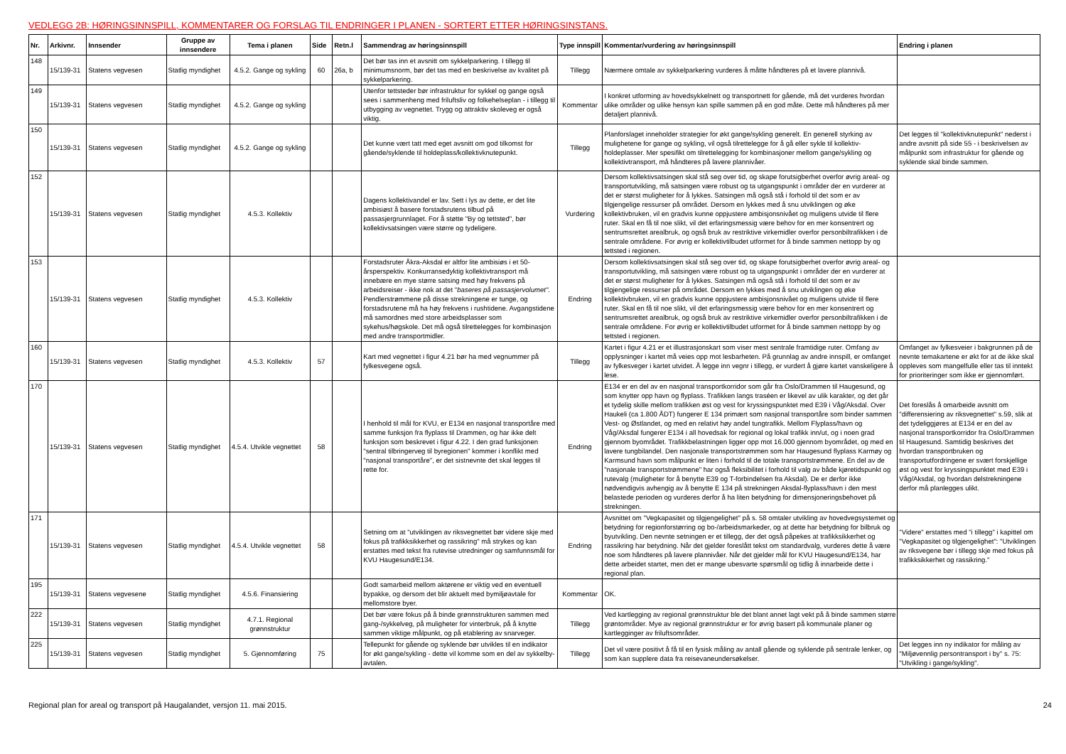VEDLEGG 2B: HØRINGSINNSPILL, KOMMENTARER OG FORSLAG TIL ENDRINGER I PLANEN - SORTERT ETTER HØRINGSINSTANS.
| Nr. | Arkivnr. | Innsender | Gruppe av innsendere | Tema i planen | Side | Retn.l | Sammendrag av høringsinnspill | Type innspill | Kommentar/vurdering av høringsinnspill | Endring i planen |
| --- | --- | --- | --- | --- | --- | --- | --- | --- | --- | --- |
| 148 | 15/139-31 | Statens vegvesen | Statlig myndighet | 4.5.2. Gange og sykling | 60 | 26a, b | Det bør tas inn et avsnitt om sykkelparkering. I tillegg til minimumsnorm, bør det tas med en beskrivelse av kvalitet på sykkelparkering. | Tillegg | Nærmere omtale av sykkelparkering vurderes å måtte håndteres på et lavere plannivå. | |
| 149 | 15/139-31 | Statens vegvesen | Statlig myndighet | 4.5.2. Gange og sykling | | | Utenfor tettsteder bør infrastruktur for sykkel og gange også sees i sammenheng med friluftsliv og folkehelseplan - i tillegg til utbygging av vegnettet. Trygg og attraktiv skoleveg er også viktig. | Kommentar | I konkret utforming av hovedsykkelnett og transportnett for gående, må det vurderes hvordan ulike områder og ulike hensyn kan spille sammen på en god måte. Dette må håndteres på mer detaljert plannivå. | |
| 150 | 15/139-31 | Statens vegvesen | Statlig myndighet | 4.5.2. Gange og sykling | | | Det kunne vært tatt med eget avsnitt om god tilkomst for gående/syklende til holdeplass/kollektivknutepunkt. | Tillegg | Planforslaget inneholder strategier for økt gange/sykling generelt. En generell styrking av mulighetene for gange og sykling, vil også tilrettelegge for å gå eller sykle til kollektiv-holdeplasser. Mer spesifikt om tilrettelegging for kombinasjoner mellom gange/sykling og kollektivtransport, må håndteres på lavere plannivåer. | Det legges til "kollektivknutepunkt" nederst i andre avsnitt på side 55 - i beskrivelsen av målpunkt som infrastruktur for gående og syklende skal binde sammen. |
| 152 | 15/139-31 | Statens vegvesen | Statlig myndighet | 4.5.3. Kollektiv | | | Dagens kollektivandel er lav. Sett i lys av dette, er det lite ambisiøst å basere forstadsrutens tilbud på passasjergrunnlaget. For å støtte "By og tettsted", bør kollektivsatsingen være større og tydeligere. | Vurdering | Dersom kollektivsatsingen skal stå seg over tid, og skape forutsigberhet overfor øvrig areal- og transportutvikling, må satsingen være robust og ta utgangspunkt i områder der en vurderer at det er størst muligheter for å lykkes. Satsingen må også stå i forhold til det som er av tilgjengelige ressurser på området. Dersom en lykkes med å snu utviklingen og øke kollektivbruken, vil en gradvis kunne oppjustere ambisjonsnivået og muligens utvide til flere ruter. Skal en få til noe slikt, vil det erfaringsmessig være behov for en mer konsentrert og sentrumsrettet arealbruk, og også bruk av restriktive virkemidler overfor personbiltrafikken i de sentrale områdene. For øvrig er kollektivtilbudet utformet for å binde sammen nettopp by og tettsted i regionen. | |
| 153 | 15/139-31 | Statens vegvesen | Statlig myndighet | 4.5.3. Kollektiv | | | Forstadsruter Åkra-Aksdal er altfor lite ambisiøs i et 50-årsperspektiv. Konkurransedyktig kollektivtransport må innebære en mye større satsing med høy frekvens på arbeidsreiser - ikke nok at det " baseres på passasjervolumet". Pendlerstrømmene på disse strekningene er tunge, og forstadsrutene må ha høy frekvens i rushtidene. Avgangstidene må samordnes med store arbeidsplasser som sykehus/høgskole. Det må også tilrettelegges for kombinasjon med andre transportmidler. | Endring | Dersom kollektivsatsingen skal stå seg over tid, og skape forutsigberhet overfor øvrig areal- og transportutvikling, må satsingen være robust og ta utgangspunkt i områder der en vurderer at det er størst muligheter for å lykkes. Satsingen må også stå i forhold til det som er av tilgjengelige ressurser på området. Dersom en lykkes med å snu utviklingen og øke kollektivbruken, vil en gradvis kunne oppjustere ambisjonsnivået og muligens utvide til flere ruter. Skal en få til noe slikt, vil det erfaringsmessig være behov for en mer konsentrert og sentrumsrettet arealbruk, og også bruk av restriktive virkemidler overfor personbiltrafikken i de sentrale områdene. For øvrig er kollektivtilbudet utformet for å binde sammen nettopp by og tettsted i regionen. | |
| 160 | 15/139-31 | Statens vegvesen | Statlig myndighet | 4.5.3. Kollektiv | 57 | | Kart med vegnettet i figur 4.21 bør ha med vegnummer på fylkesvegene også. | Tillegg | Kartet i figur 4.21 er et illustrasjonskart som viser mest sentrale framtidige ruter. Omfang av opplysninger i kartet må veies opp mot lesbarheten. På grunnlag av andre innspill, er omfanget av fylkesveger i kartet utvidet. Å legge inn vegnr i tillegg, er vurdert å gjøre kartet vanskeligere å lese. | Omfanget av fylkesveier i bakgrunnen på de nevnte temakartene er økt for at de ikke skal oppleves som mangelfulle eller tas til inntekt for prioriteringer som ikke er gjennomført. |
| 170 | 15/139-31 | Statens vegvesen | Statlig myndighet | 4.5.4. Utvikle vegnettet | 58 | | I henhold til mål for KVU, er E134 en nasjonal transportåre med samme funksjon fra flyplass til Drammen, og har ikke delt funksjon som beskrevet i figur 4.22. I den grad funksjonen "sentral tilbringerveg til byregionen" kommer i konflikt med "nasjonal transportåre", er det sistnevnte det skal legges til rette for. | Endring | E134 er en del av en nasjonal transportkorridor som går fra Oslo/Drammen til Haugesund, og som knytter opp havn og flyplass. Trafikken langs traséen er likevel av ulik karakter, og det går et tydelig skille mellom trafikken øst og vest for kryssingspunktet med E39 i Våg/Aksdal. Over Haukeli (ca 1.800 ÅDT) fungerer E 134 primært som nasjonal transportåre som binder sammen Vest- og Østlandet, og med en relativt høy andel tungtrafikk. Mellom Flyplass/havn og Våg/Aksdal fungerer E134 i all hovedsak for regional og lokal trafikk inn/ut, og i noen grad gjennom byområdet. Trafikkbelastningen ligger opp mot 16.000 gjennom byområdet, og med en lavere tungbilandel. Den nasjonale transportstrømmen som har Haugesund flyplass Karmøy og Karmsund havn som målpunkt er liten i forhold til de totale transportstrømmene. En del av de "nasjonale transportstrømmene" har også fleksibilitet i forhold til valg av både kjøretidspunkt og rutevalg (muligheter for å benytte E39 og T-forbindelsen fra Aksdal). De er derfor ikke nødvendigvis avhengig av å benytte E 134 på strekningen Aksdal-flyplass/havn i den mest belastede perioden og vurderes derfor å ha liten betydning for dimensjoneringsbehovet på strekningen. | Det foreslås å omarbeide avsnitt om "differensiering av riksvegnettet" s.59, slik at det tydeliggjøres at E134 er en del av nasjonal transportkorridor fra Oslo/Drammen til Haugesund. Samtidig beskrives det hvordan transportbruken og transportutfordringene er svært forskjellige øst og vest for kryssingspunktet med E39 i Våg/Aksdal, og hvordan delstrekningene derfor må planlegges ulikt. |
| 171 | 15/139-31 | Statens vegvesen | Statlig myndighet | 4.5.4. Utvikle vegnettet | 58 | | Setning om at "utviklingen av riksvegnettet bør videre skje med fokus på trafikksikkerhet og rassikring" må strykes og kan erstattes med tekst fra rutevise utredninger og samfunnsmål for KVU Haugesund/E134. | Endring | Avsnittet om "Vegkapasitet og tilgjengelighet" på s. 58 omtaler utvikling av hovedvegsystemet og betydning for regionforstørring og bo-/arbeidsmarkeder, og at dette har betydning for bilbruk og byutvikling. Den nevnte setningen er et tillegg, der det også påpekes at trafikksikkerhet og rassikring har betydning. Når det gjelder foreslått tekst om standardvalg, vurderes dette å være noe som håndteres på lavere plannivåer. Når det gjelder mål for KVU Haugesund/E134, har dette arbeidet startet, men det er mange ubesvarte spørsmål og tidlig å innarbeide dette i regional plan. | "Videre" erstattes med "i tillegg" i kapittel om "Vegkapasitet og tilgjengelighet": "Utviklingen av riksvegene bør i tillegg skje med fokus på trafikksikkerhet og rassikring." |
| 195 | 15/139-31 | Statens vegvesene | Statlig myndighet | 4.5.6. Finansiering | | | Godt samarbeid mellom aktørene er viktig ved en eventuell bypakke, og dersom det blir aktuelt med bymiljøavtale for mellomstore byer. | Kommentar | OK. | |
| 222 | 15/139-31 | Statens vegvesen | Statlig myndighet | 4.7.1. Regional grønnstruktur | | | Det bør være fokus på å binde grønnstrukturen sammen med gang-/sykkelveg, på muligheter for vinterbruk, på å knytte sammen viktige målpunkt, og på etablering av snarveger. | Tillegg | Ved kartlegging av regional grønnstruktur ble det blant annet lagt vekt på å binde sammen større grøntområder. Mye av regional grønnstruktur er for øvrig basert på kommunale planer og kartlegginger av friluftsområder. | |
| 225 | 15/139-31 | Statens vegvesen | Statlig myndighet | 5. Gjennomføring | 75 | | Tellepunkt for gående og syklende bør utvikles til en indikator for økt gange/sykling - dette vil komme som en del av sykkelby-avtalen. | Tillegg | Det vil være positivt å få til en fysisk måling av antall gående og syklende på sentrale lenker, og som kan supplere data fra reisevaneundersøkelser. | Det legges inn ny indikator for måling av "Miljøvennlig persontransport i by" s. 75: "Utvikling i gange/sykling". |
Regional plan for areal og transport på Haugalandet, versjon 11. mai 2015. 24